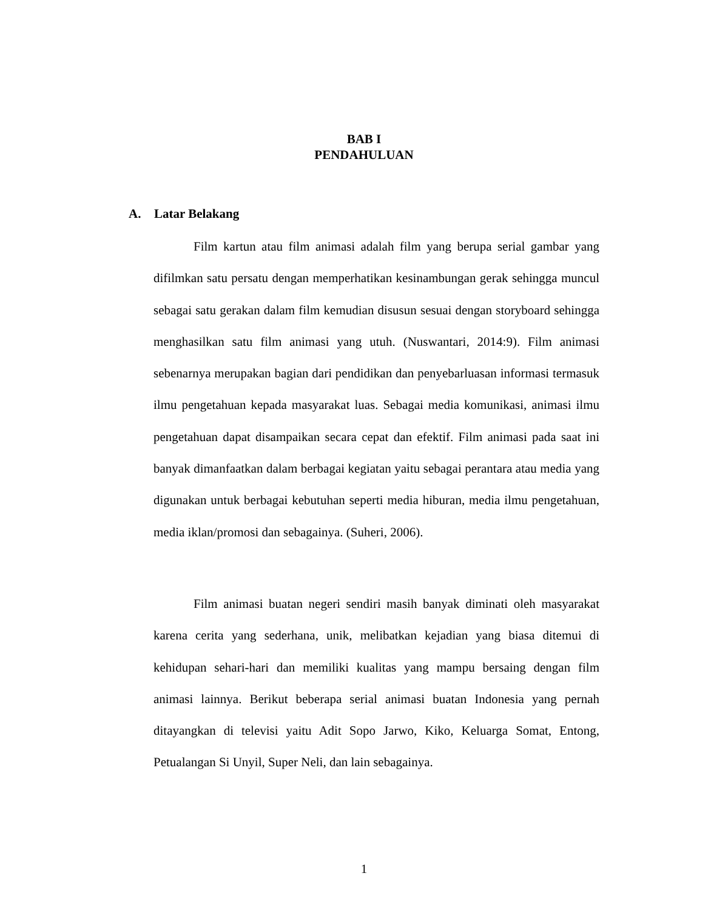BAB I
PENDAHULUAN
A. Latar Belakang
Film kartun atau film animasi adalah film yang berupa serial gambar yang difilmkan satu persatu dengan memperhatikan kesinambungan gerak sehingga muncul sebagai satu gerakan dalam film kemudian disusun sesuai dengan storyboard sehingga menghasilkan satu film animasi yang utuh. (Nuswantari, 2014:9). Film animasi sebenarnya merupakan bagian dari pendidikan dan penyebarluasan informasi termasuk ilmu pengetahuan kepada masyarakat luas. Sebagai media komunikasi, animasi ilmu pengetahuan dapat disampaikan secara cepat dan efektif. Film animasi pada saat ini banyak dimanfaatkan dalam berbagai kegiatan yaitu sebagai perantara atau media yang digunakan untuk berbagai kebutuhan seperti media hiburan, media ilmu pengetahuan, media iklan/promosi dan sebagainya. (Suheri, 2006).
Film animasi buatan negeri sendiri masih banyak diminati oleh masyarakat karena cerita yang sederhana, unik, melibatkan kejadian yang biasa ditemui di kehidupan sehari-hari dan memiliki kualitas yang mampu bersaing dengan film animasi lainnya. Berikut beberapa serial animasi buatan Indonesia yang pernah ditayangkan di televisi yaitu Adit Sopo Jarwo, Kiko, Keluarga Somat, Entong, Petualangan Si Unyil, Super Neli, dan lain sebagainya.
1